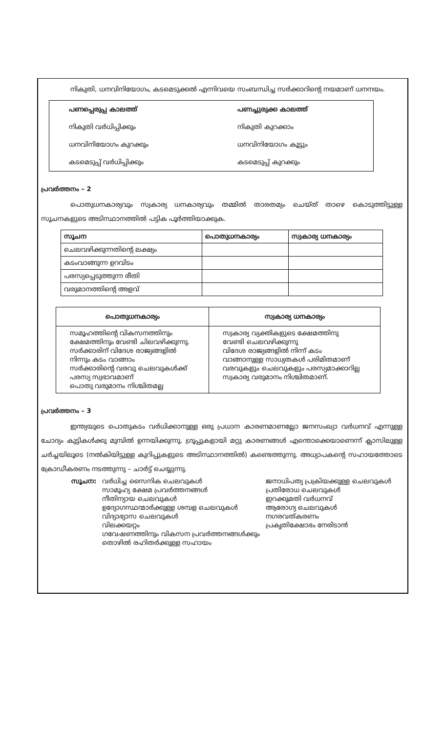നികുതി, ധനവിനിയോഗം, കടമെടുക്കൽ എന്നിവയെ സംബന്ധിച്ച സർക്കാറിന്റെ നയമാണ് ധനനയം.
| പണപ്പെരുപ്പ കാലത്ത് | പണച്ചുരുക്ക കാലത്ത് |
| --- | --- |
| നികുതി വർധിപ്പിക്കും | നികുതി കുറക്കാം |
| ധനവിനിയോഗം കുറക്കും | ധനവിനിയോഗം കൂട്ടും |
| കടമെടുപ്പ് വർധിപ്പിക്കും | കടമെടുപ്പ് കുറക്കും |
പ്രവർത്തനം – 2
പൊതുധനകാര്യവും സ്വകാര്യ ധനകാര്യവും തമ്മിൽ താരതമ്യം ചെയ്ത് താഴെ കൊടുത്തിട്ടുള്ള സൂചനകളുടെ അടിസ്ഥാനത്തിൽ പട്ടിക പൂർത്തിയാക്കുക.
| സൂചന | പൊതുധനകാര്യം | സ്വകാര്യ ധനകാര്യം |
| --- | --- | --- |
| ചെലവഴിക്കുന്നതിന്റെ ലക്ഷ്യം | | |
| കടംവാങ്ങുന്ന ഉറവിടം | | |
| പരസ്യപ്പെടുത്തുന്ന രീതി | | |
| വരുമാനത്തിന്റെ അളവ് | | |
| പൊതുധനകാര്യം | സ്വകാര്യ ധനകാര്യം |
| --- | --- |
| സമൂഹത്തിന്റെ വികസനത്തിനും ക്ഷേമത്തിനും വേണ്ടി ചിലവഴിക്കുന്നു. സർക്കാരിന് വിദേശ രാജ്യങ്ങളിൽ നിന്നും കടം വാങ്ങാം സർക്കാരിന്റെ വരവു ചെലവുകൾക്ക് പരസ്യ സ്വഭാവമാണ് പൊതു വരുമാനം നിശ്ചിതമല്ല | സ്വകാര്യ വ്യക്തികളുടെ ക്ഷേമത്തിനു വേണ്ടി ചെലവഴിക്കുന്നു വിദേശ രാജ്യങ്ങളിൽ നിന്ന് കടം വാങ്ങാനുള്ള സാധ്യതകൾ പരിമിതമാണ് വരവുകളും ചെലവുകളും പരസ്യമാക്കാറില്ല സ്വകാര്യ വരുമാനം നിശ്ചിതമാണ്. |
പ്രവർത്തനം – 3
ഇന്ത്യയുടെ പൊതുകടം വർധിക്കാനുള്ള ഒരു പ്രധാന കാരണമാണല്ലോ ജനസംഖ്യാ വർധനവ് എന്നുള്ള ചോദ്യം കുട്ടികൾക്കു മുമ്പിൽ ഉന്നയിക്കുന്നു. ഗ്രൂപ്പുകളായി മറ്റു കാരണങ്ങൾ എന്തൊക്കെയാണെന്ന് ക്ലാസിലുള്ള ചർച്ചയിലൂടെ (നൽകിയിട്ടുള്ള കുറിപ്പുകളുടെ അടിസ്ഥാനത്തിൽ) കണ്ടെത്തുന്നു. അധ്യാപകന്റെ സഹായത്തോടെ ക്രോഡീകരണം നടത്തുന്നു – ചാർട്ട് ചെയ്യുന്നു.
| സൂചന: | വർധിച്ച സൈനിക ചെലവുകൾ സാമൂഹ്യ ക്ഷേമ പ്രവർത്തനങ്ങൾ നീതിന്യായ ചെലവുകൾ ഉദ്യോഗസ്ഥന്മാർക്കുള്ള ശമ്പള ചെലവുകൾ വിദ്യാഭ്യാസ ചെലവുകൾ വിലക്കയറ്റം ഗവേഷണത്തിനും വികസന പ്രവർത്തനങ്ങൾക്കും തൊഴിൽ രഹിതർക്കുള്ള സഹായം | ജനാധിപത്യ പ്രക്രിയക്കുള്ള ചെലവുകൾ പ്രതിരോധ ചെലവുകൾ ഇറക്കുമതി വർധനവ് ആരോഗ്യ ചെലവുകൾ നഗരവത്കരണം പ്രകൃതിക്ഷോഭം നേരിടാൻ |